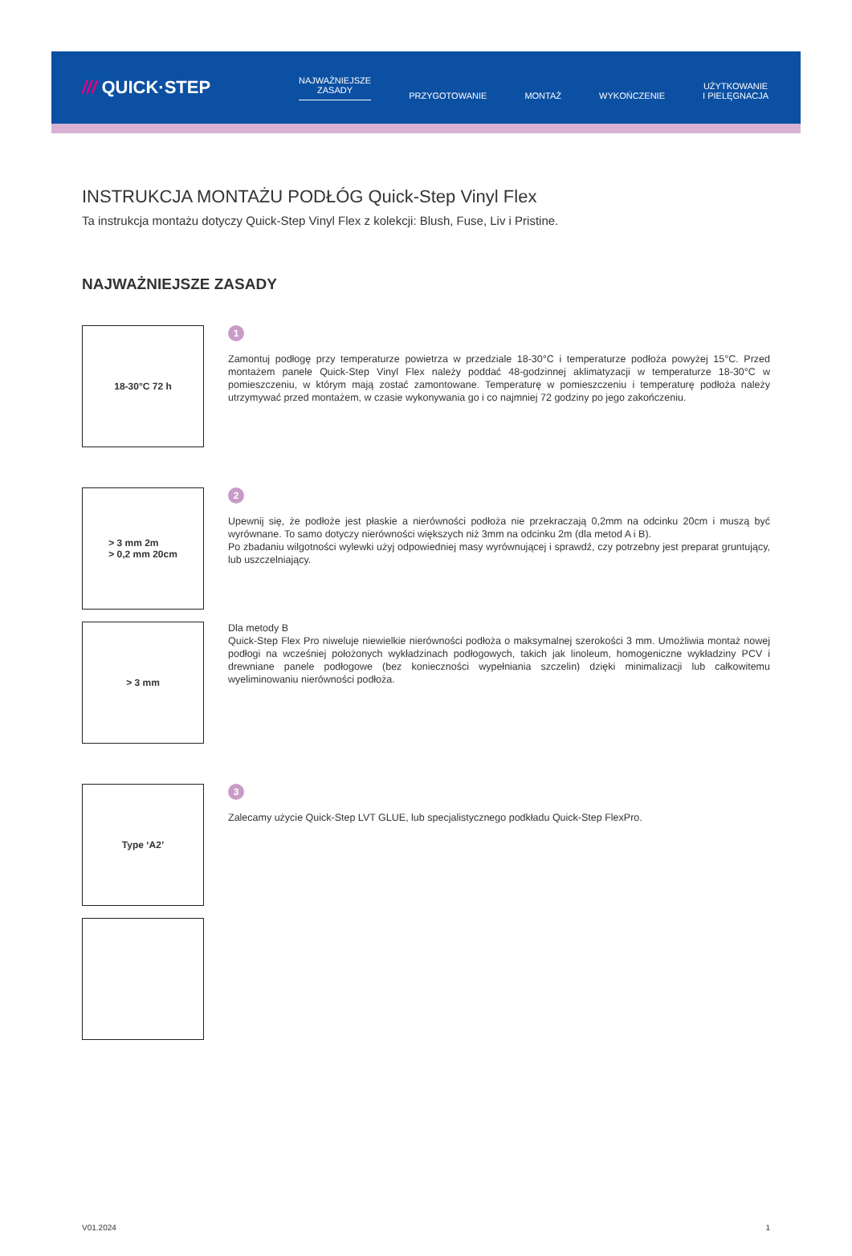/// QUICK·STEP
NAJWAŻNIEJSZE
ZASADY
PRZYGOTOWANIE
MONTAŻ
WYKOŃCZENIE
UŻYTKOWANIE
I PIELĘGNACJA
INSTRUKCJA MONTAŻU PODŁÓG Quick-Step Vinyl Flex
Ta instrukcja montażu dotyczy Quick-Step Vinyl Flex z kolekcji: Blush, Fuse, Liv i Pristine.
NAJWAŻNIEJSZE ZASADY
18-30°C 72 h
1
Zamontuj podłogę przy temperaturze powietrza w przedziale 18-30°C i temperaturze podłoża powyżej 15°C. Przed montażem panele Quick-Step Vinyl Flex należy poddać 48-godzinnej aklimatyzacji w temperaturze 18-30°C w pomieszczeniu, w którym mają zostać zamontowane. Temperaturę w pomieszczeniu i temperaturę podłoża należy utrzymywać przed montażem, w czasie wykonywania go i co najmniej 72 godziny po jego zakończeniu.
> 3 mm 2m
> 0,2 mm 20cm
2
Upewnij się, że podłoże jest płaskie a nierówności podłoża nie przekraczają 0,2mm na odcinku 20cm i muszą być wyrównane. To samo dotyczy nierówności większych niż 3mm na odcinku 2m (dla metod A i B).
Po zbadaniu wilgotności wylewki użyj odpowiedniej masy wyrównującej i sprawdź, czy potrzebny jest preparat gruntujący, lub uszczelniający.
> 3 mm
Dla metody B
Quick-Step Flex Pro niweluje niewielkie nierówności podłoża o maksymalnej szerokości 3 mm. Umożliwia montaż nowej podłogi na wcześniej położonych wykładzinach podłogowych, takich jak linoleum, homogeniczne wykładziny PCV i drewniane panele podłogowe (bez konieczności wypełniania szczelin) dzięki minimalizacji lub całkowitemu wyeliminowaniu nierówności podłoża.
Type ‘A2’
3
Zalecamy użycie Quick-Step LVT GLUE, lub specjalistycznego podkładu Quick-Step FlexPro.
V01.2024 1